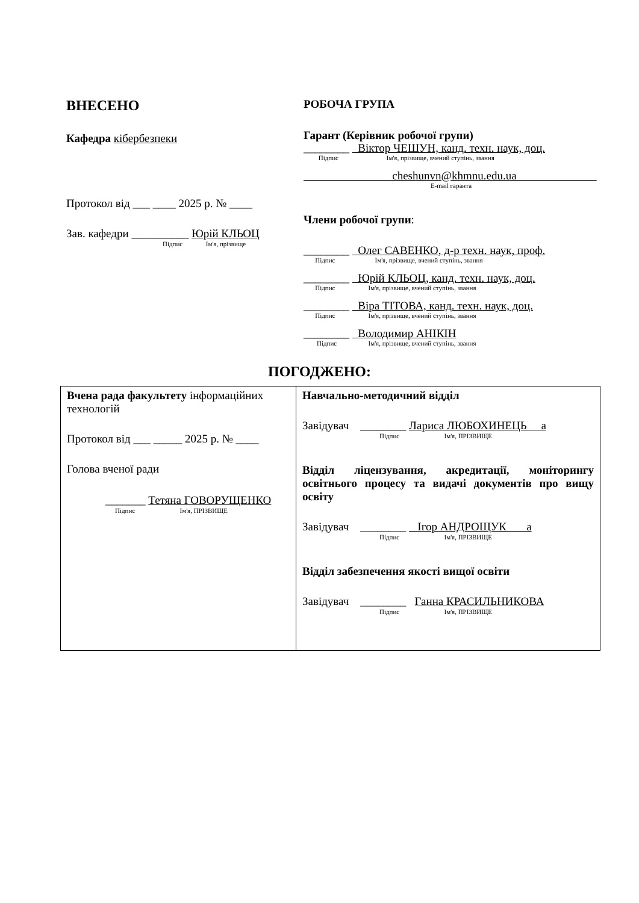ВНЕСЕНО
Кафедра кібербезпеки
Протокол від ___ ____ 2025 р. № ____
Зав. кафедри __________ Юрій КЛЬОЦ
Підпис Ім'я, прізвище
РОБОЧА ГРУПА
Гарант (Керівник робочої групи)
________ Віктор ЧЕШУН, канд. техн. наук, доц.
Підпис Ім'я, прізвище, вчений ступінь, звання
cheshunvn@khmnu.edu.ua
E-mail гаранта
Члени робочої групи:
________ Олег САВЕНКО, д-р техн. наук, проф.
Підпис Ім'я, прізвище, вчений ступінь, звання
________ Юрій КЛЬОЦ, канд. техн. наук, доц.
Підпис Ім'я, прізвище, вчений ступінь, звання
________ Віра ТІТОВА, канд. техн. наук, доц.
Підпис Ім'я, прізвище, вчений ступінь, звання
________ Володимир АНІКІН
Підпис Ім'я, прізвище, вчений ступінь, звання
ПОГОДЖЕНО:
| Вчена рада факультету інформаційних технологій Протокол від ___ _____ 2025 р. № ____ Голова вченої ради _______ Тетяна ГОВОРУЩЕНКО Підпис Ім'я, ПРІЗВИЩЕ | Навчально-методичний відділ Завідувач ________ Лариса ЛЮБОХИНЕЦЬ а Підпис Ім'я, ПРІЗВИЩЕ Відділ ліцензування, акредитації, моніторингу освітнього процесу та видачі документів про вищу освіту Завідувач ________ Ігор АНДРОЩУК а Підпис Ім'я, ПРІЗВИЩЕ Відділ забезпечення якості вищої освіти Завідувач ________ Ганна КРАСИЛЬНИКОВА Підпис Ім'я, ПРІЗВИЩЕ |